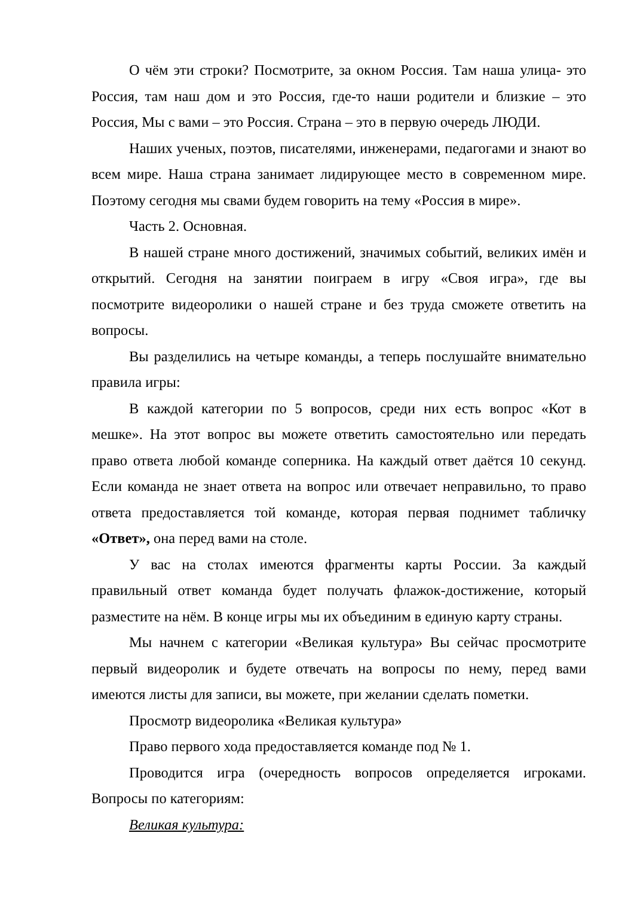О чём эти строки? Посмотрите, за окном Россия. Там наша улица- это Россия, там наш дом и это Россия, где-то наши родители и близкие – это Россия, Мы с вами – это Россия. Страна – это в первую очередь ЛЮДИ.
Наших ученых, поэтов, писателями, инженерами, педагогами и знают во всем мире. Наша страна занимает лидирующее место в современном мире. Поэтому сегодня мы свами будем говорить на тему «Россия в мире».
Часть 2. Основная.
В нашей стране много достижений, значимых событий, великих имён и открытий. Сегодня на занятии поиграем в игру «Своя игра», где вы посмотрите видеоролики о нашей стране и без труда сможете ответить на вопросы.
Вы разделились на четыре команды, а теперь послушайте внимательно правила игры:
В каждой категории по 5 вопросов, среди них есть вопрос «Кот в мешке». На этот вопрос вы можете ответить самостоятельно или передать право ответа любой команде соперника. На каждый ответ даётся 10 секунд. Если команда не знает ответа на вопрос или отвечает неправильно, то право ответа предоставляется той команде, которая первая поднимет табличку «Ответ», она перед вами на столе.
У вас на столах имеются фрагменты карты России. За каждый правильный ответ команда будет получать флажок-достижение, который разместите на нём. В конце игры мы их объединим в единую карту страны.
Мы начнем с категории «Великая культура» Вы сейчас просмотрите первый видеоролик и будете отвечать на вопросы по нему, перед вами имеются листы для записи, вы можете, при желании сделать пометки.
Просмотр видеоролика «Великая культура»
Право первого хода предоставляется команде под № 1.
Проводится игра (очередность вопросов определяется игроками. Вопросы по категориям:
Великая культура: